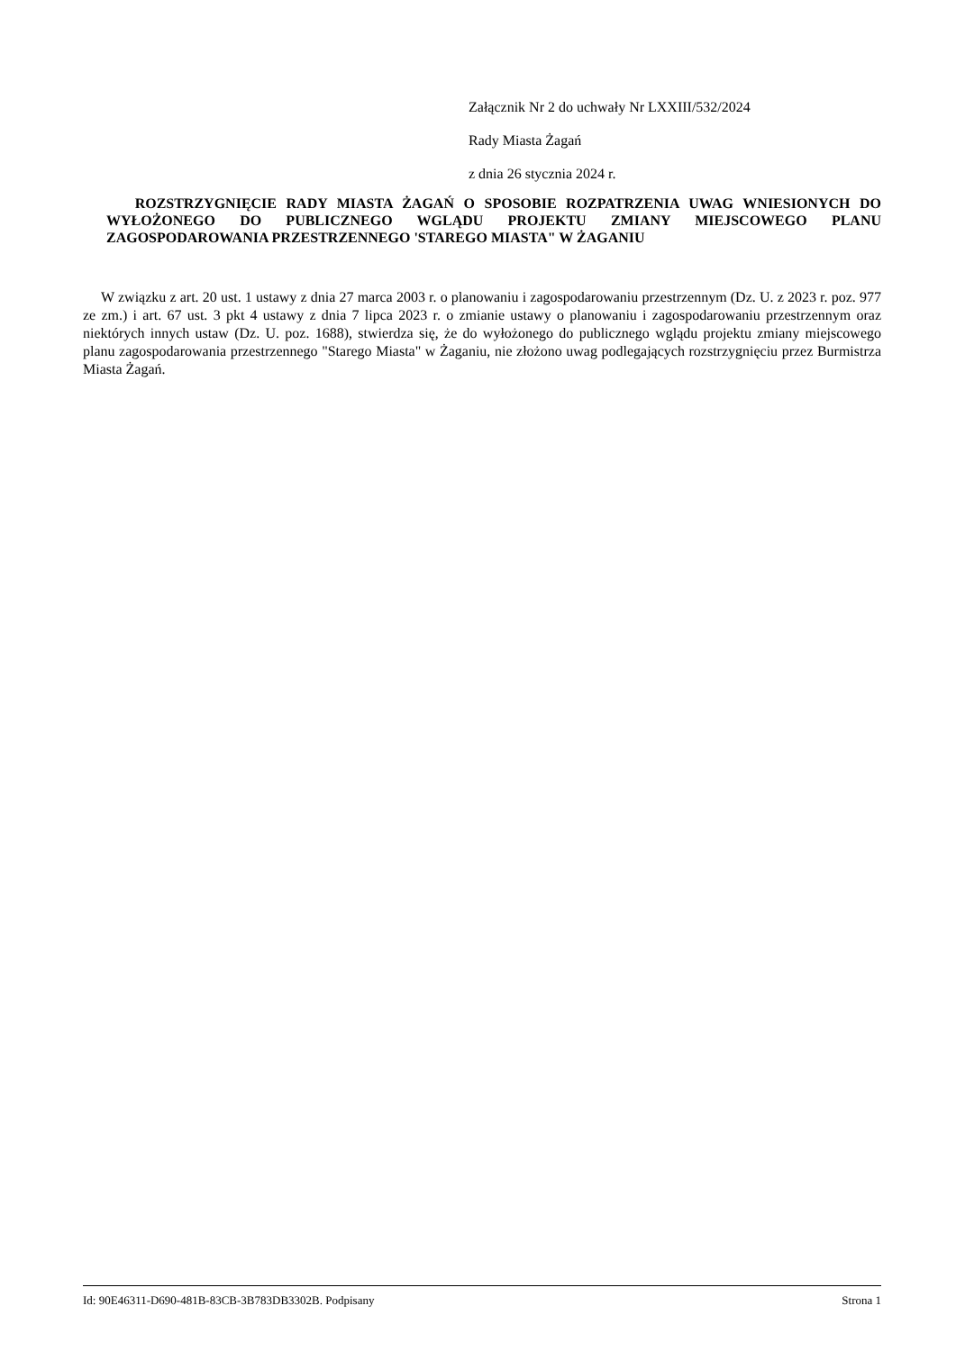Załącznik Nr 2 do uchwały Nr LXXIII/532/2024
Rady Miasta Żagań
z dnia 26 stycznia 2024 r.
ROZSTRZYGNIĘCIE RADY MIASTA ŻAGAŃ O SPOSOBIE ROZPATRZENIA UWAG WNIESIONYCH DO WYŁOŻONEGO DO PUBLICZNEGO WGLĄDU PROJEKTU ZMIANY MIEJSCOWEGO PLANU ZAGOSPODAROWANIA PRZESTRZENNEGO 'STAREGO MIASTA" W ŻAGANIU
W związku z art. 20 ust. 1 ustawy z dnia 27 marca 2003 r. o planowaniu i zagospodarowaniu przestrzennym (Dz. U. z 2023 r. poz. 977 ze zm.) i art. 67 ust. 3 pkt 4 ustawy z dnia 7 lipca 2023 r. o zmianie ustawy o planowaniu i zagospodarowaniu przestrzennym oraz niektórych innych ustaw (Dz. U. poz. 1688), stwierdza się, że do wyłożonego do publicznego wglądu projektu zmiany miejscowego planu zagospodarowania przestrzennego "Starego Miasta" w Żaganiu, nie złożono uwag podlegających rozstrzygnięciu przez Burmistrza Miasta Żagań.
Id: 90E46311-D690-481B-83CB-3B783DB3302B. Podpisany Strona 1